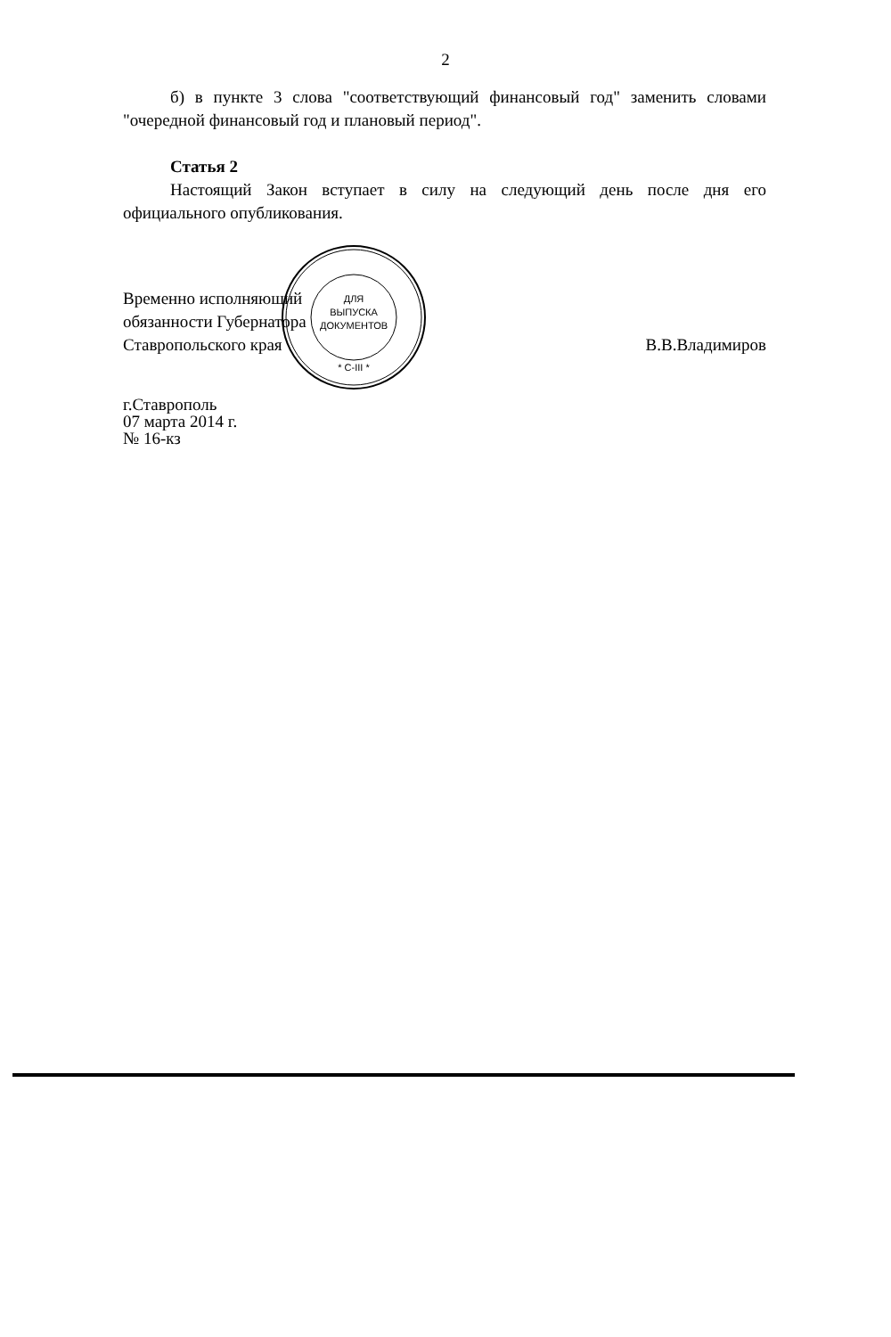2
б) в пункте 3 слова "соответствующий финансовый год" заменить словами "очередной финансовый год и плановый период".
Статья 2
Настоящий Закон вступает в силу на следующий день после дня его официального опубликования.
Временно исполняющий
обязанности Губернатора
Ставропольского края
В.В.Владимиров
г.Ставрополь
07 марта 2014 г.
№ 16-кз
ДЛЯ
ВЫПУСКА
ДОКУМЕНТОВ
* С-III *